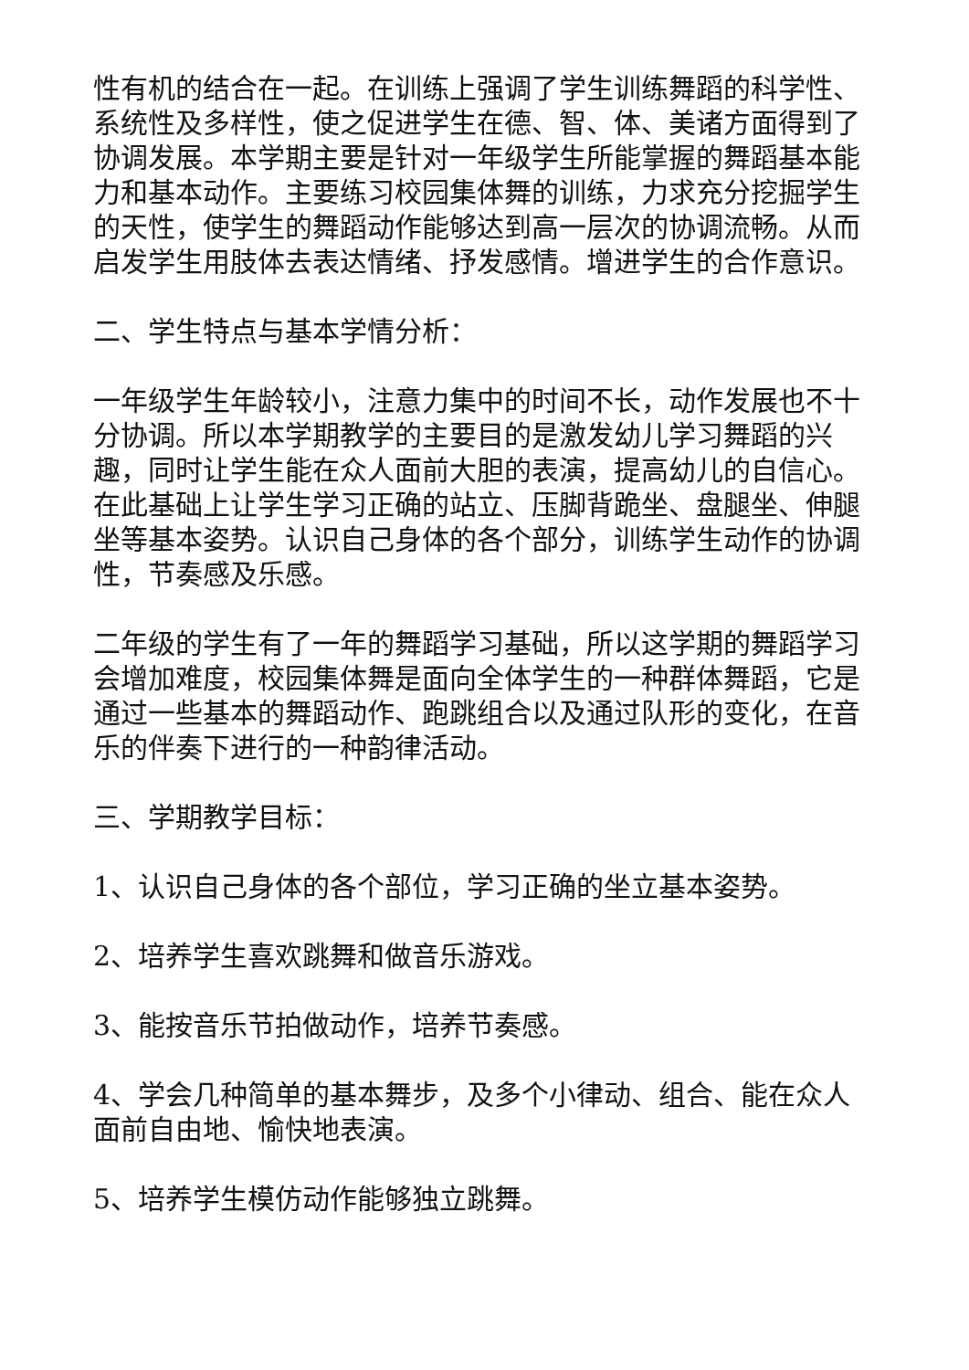性有机的结合在一起。在训练上强调了学生训练舞蹈的科学性、系统性及多样性，使之促进学生在德、智、体、美诸方面得到了协调发展。本学期主要是针对一年级学生所能掌握的舞蹈基本能力和基本动作。主要练习校园集体舞的训练，力求充分挖掘学生的天性，使学生的舞蹈动作能够达到高一层次的协调流畅。从而启发学生用肢体去表达情绪、抒发感情。增进学生的合作意识。
二、学生特点与基本学情分析：
一年级学生年龄较小，注意力集中的时间不长，动作发展也不十分协调。所以本学期教学的主要目的是激发幼儿学习舞蹈的兴趣，同时让学生能在众人面前大胆的表演，提高幼儿的自信心。在此基础上让学生学习正确的站立、压脚背跪坐、盘腿坐、伸腿坐等基本姿势。认识自己身体的各个部分，训练学生动作的协调性，节奏感及乐感。
二年级的学生有了一年的舞蹈学习基础，所以这学期的舞蹈学习会增加难度，校园集体舞是面向全体学生的一种群体舞蹈，它是通过一些基本的舞蹈动作、跑跳组合以及通过队形的变化，在音乐的伴奏下进行的一种韵律活动。
三、学期教学目标：
1、认识自己身体的各个部位，学习正确的坐立基本姿势。
2、培养学生喜欢跳舞和做音乐游戏。
3、能按音乐节拍做动作，培养节奏感。
4、学会几种简单的基本舞步，及多个小律动、组合、能在众人面前自由地、愉快地表演。
5、培养学生模仿动作能够独立跳舞。